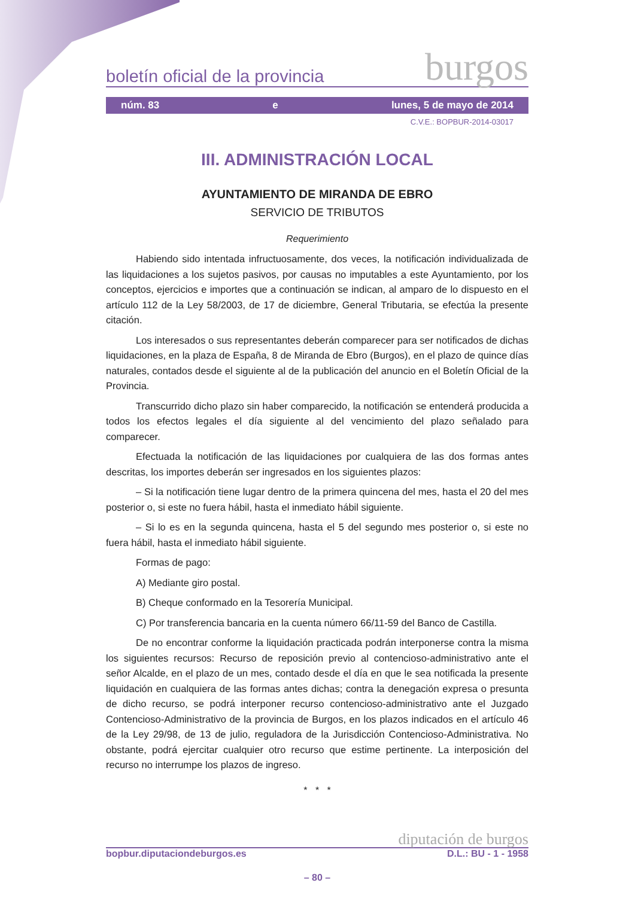boletín oficial de la provincia burgos
núm. 83 e lunes, 5 de mayo de 2014
C.V.E.: BOPBUR-2014-03017
III. ADMINISTRACIÓN LOCAL
AYUNTAMIENTO DE MIRANDA DE EBRO
SERVICIO DE TRIBUTOS
Requerimiento
Habiendo sido intentada infructuosamente, dos veces, la notificación individualizada de las liquidaciones a los sujetos pasivos, por causas no imputables a este Ayuntamiento, por los conceptos, ejercicios e importes que a continuación se indican, al amparo de lo dispuesto en el artículo 112 de la Ley 58/2003, de 17 de diciembre, General Tributaria, se efectúa la presente citación.
Los interesados o sus representantes deberán comparecer para ser notificados de dichas liquidaciones, en la plaza de España, 8 de Miranda de Ebro (Burgos), en el plazo de quince días naturales, contados desde el siguiente al de la publicación del anuncio en el Boletín Oficial de la Provincia.
Transcurrido dicho plazo sin haber comparecido, la notificación se entenderá producida a todos los efectos legales el día siguiente al del vencimiento del plazo señalado para comparecer.
Efectuada la notificación de las liquidaciones por cualquiera de las dos formas antes descritas, los importes deberán ser ingresados en los siguientes plazos:
– Si la notificación tiene lugar dentro de la primera quincena del mes, hasta el 20 del mes posterior o, si este no fuera hábil, hasta el inmediato hábil siguiente.
– Si lo es en la segunda quincena, hasta el 5 del segundo mes posterior o, si este no fuera hábil, hasta el inmediato hábil siguiente.
Formas de pago:
A) Mediante giro postal.
B) Cheque conformado en la Tesorería Municipal.
C) Por transferencia bancaria en la cuenta número 66/11-59 del Banco de Castilla.
De no encontrar conforme la liquidación practicada podrán interponerse contra la misma los siguientes recursos: Recurso de reposición previo al contencioso-administrativo ante el señor Alcalde, en el plazo de un mes, contado desde el día en que le sea notificada la presente liquidación en cualquiera de las formas antes dichas; contra la denegación expresa o presunta de dicho recurso, se podrá interponer recurso contencioso-administrativo ante el Juzgado Contencioso-Administrativo de la provincia de Burgos, en los plazos indicados en el artículo 46 de la Ley 29/98, de 13 de julio, reguladora de la Jurisdicción Contencioso-Administrativa. No obstante, podrá ejercitar cualquier otro recurso que estime pertinente. La interposición del recurso no interrumpe los plazos de ingreso.
* * *
diputación de burgos
bopbur.diputaciondeburgos.es D.L.: BU - 1 - 1958
– 80 –